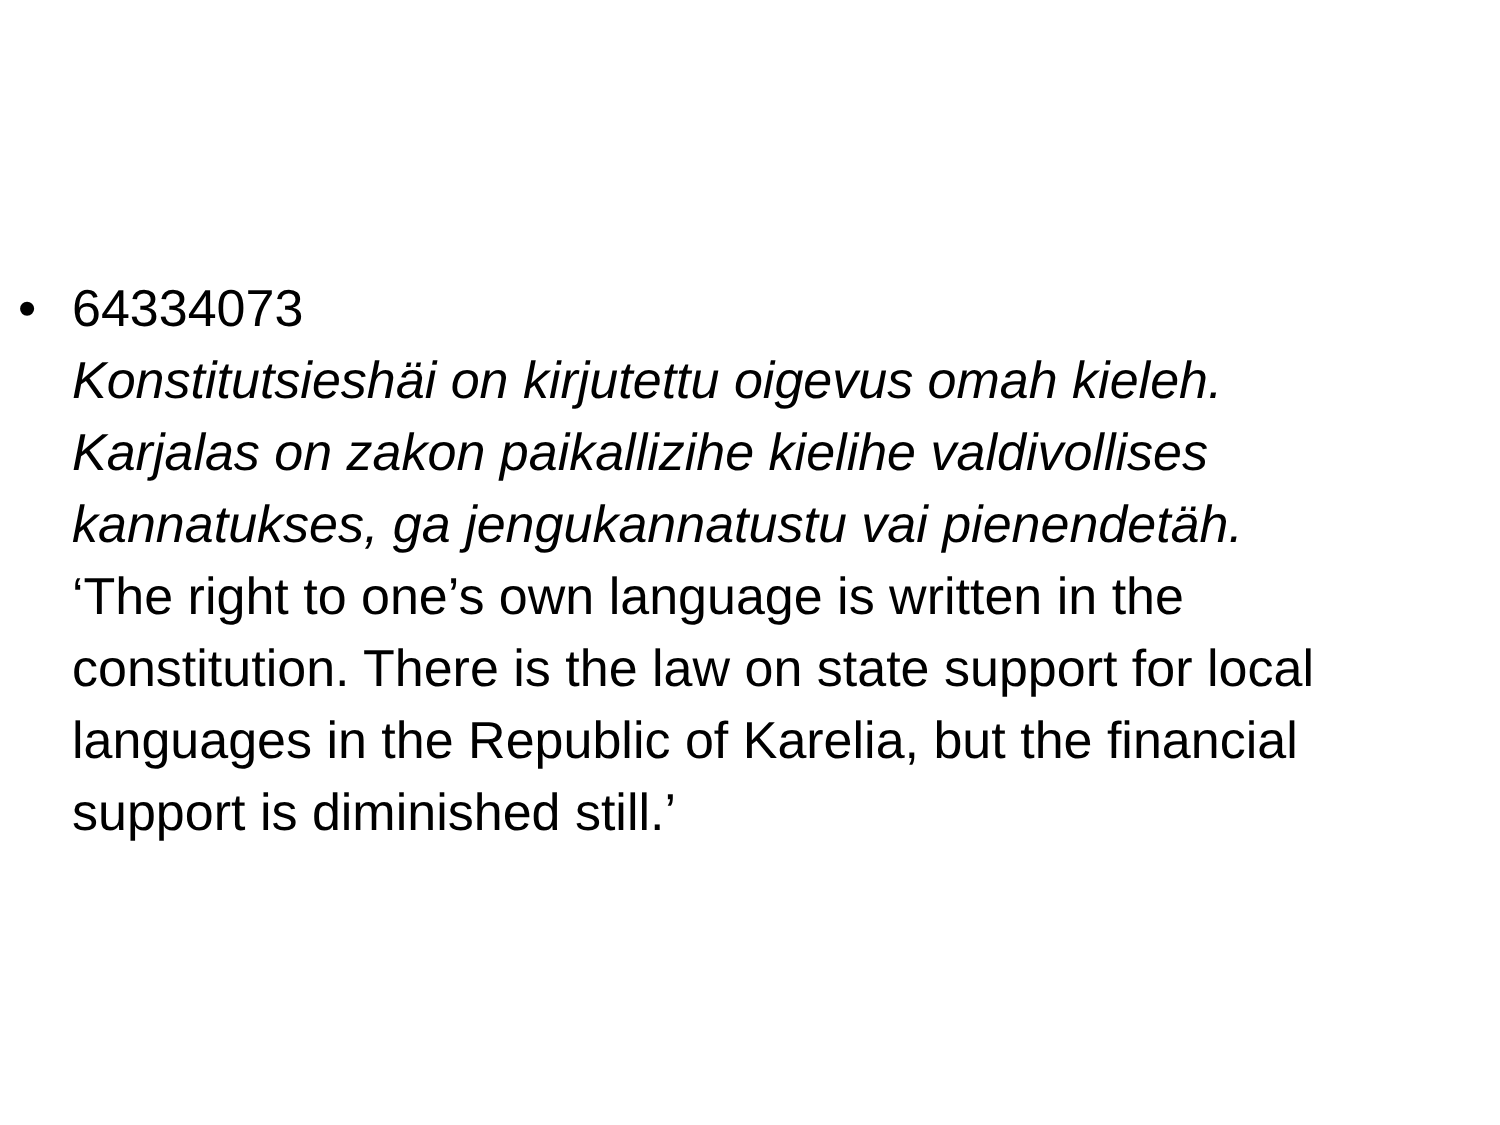•
64334073
Konstitutsieshäi on kirjutettu oigevus omah kieleh. Karjalas on zakon paikallizihe kielihe valdivollises kannatukses, ga jengukannatustu vai pienendetäh.
‘The right to one’s own language is written in the constitution. There is the law on state support for local languages in the Republic of Karelia, but the financial support is diminished still.’